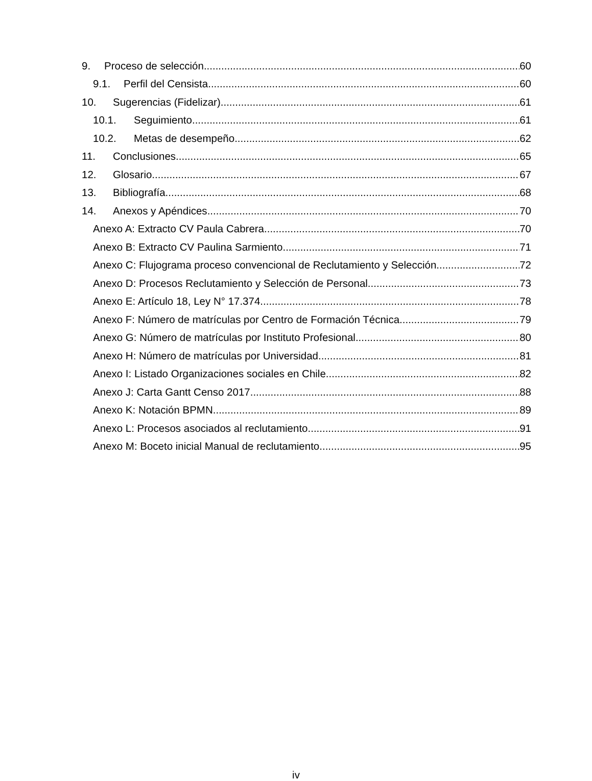9. Proceso de selección 60
9.1. Perfil del Censista 60
10. Sugerencias (Fidelizar) 61
10.1. Seguimiento 61
10.2. Metas de desempeño 62
11. Conclusiones 65
12. Glosario 67
13. Bibliografía 68
14. Anexos y Apéndices 70
Anexo A: Extracto CV Paula Cabrera 70
Anexo B: Extracto CV Paulina Sarmiento 71
Anexo C: Flujograma proceso convencional de Reclutamiento y Selección 72
Anexo D: Procesos Reclutamiento y Selección de Personal 73
Anexo E: Artículo 18, Ley N° 17.374 78
Anexo F: Número de matrículas por Centro de Formación Técnica 79
Anexo G: Número de matrículas por Instituto Profesional 80
Anexo H: Número de matrículas por Universidad 81
Anexo I: Listado Organizaciones sociales en Chile 82
Anexo J: Carta Gantt Censo 2017 88
Anexo K: Notación BPMN 89
Anexo L: Procesos asociados al reclutamiento 91
Anexo M: Boceto inicial Manual de reclutamiento 95
iv